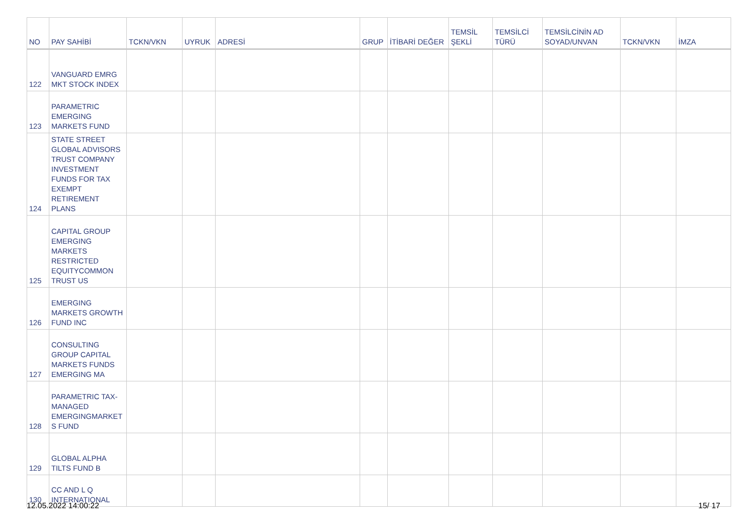| NO | PAY SAHİBİ | TCKN/VKN | UYRUK | ADRESİ | GRUP | İTİBARİ DEĞER | TEMSİL ŞEKLİ | TEMSİLCİ TÜRÜ | TEMSİLCİNİN AD SOYAD/UNVAN | TCKN/VKN | İMZA |
| --- | --- | --- | --- | --- | --- | --- | --- | --- | --- | --- | --- |
| 122 | VANGUARD EMRG MKT STOCK INDEX | | | | | | | | | | |
| 123 | PARAMETRIC EMERGING MARKETS FUND | | | | | | | | | | |
| 124 | STATE STREET GLOBAL ADVISORS TRUST COMPANY INVESTMENT FUNDS FOR TAX EXEMPT RETIREMENT PLANS | | | | | | | | | | |
| 125 | CAPITAL GROUP EMERGING MARKETS RESTRICTED EQUITYCOMMON TRUST US | | | | | | | | | | |
| 126 | EMERGING MARKETS GROWTH FUND INC | | | | | | | | | | |
| 127 | CONSULTING GROUP CAPITAL MARKETS FUNDS EMERGING MA | | | | | | | | | | |
| 128 | PARAMETRIC TAX-MANAGED EMERGINGMARKET S FUND | | | | | | | | | | |
| 129 | GLOBAL ALPHA TILTS FUND B | | | | | | | | | | |
| 130 | CC AND L Q INTERNATIONAL | | | | | | | | | | |
12.05.2022 14:00:22 15/ 17